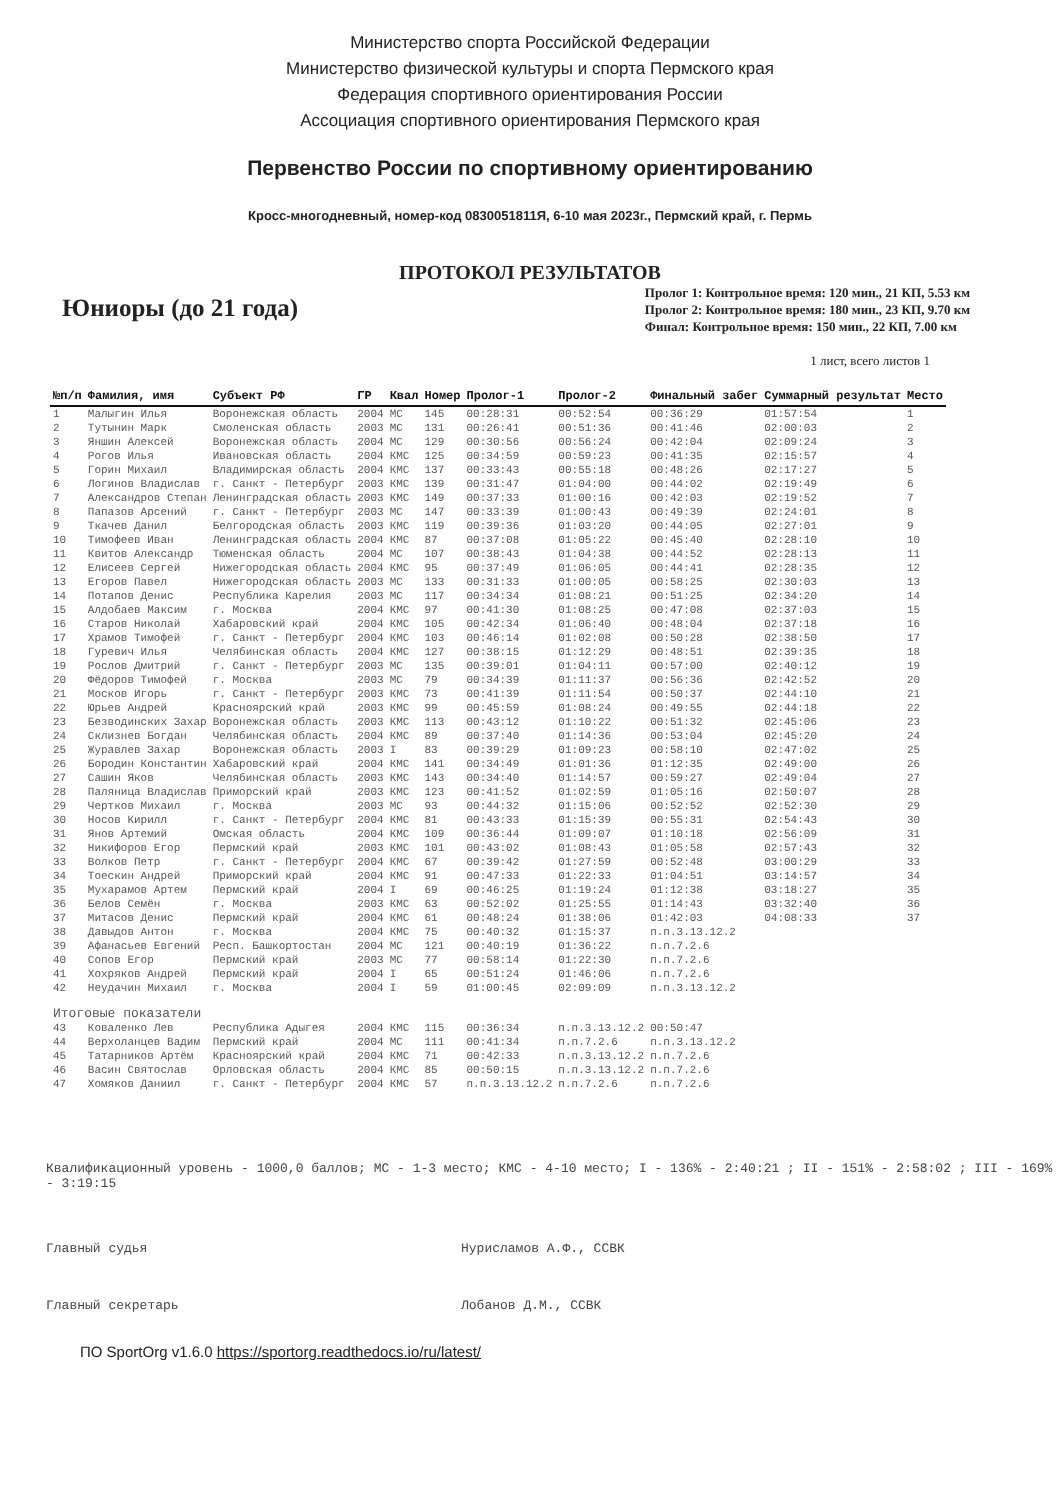Министерство спорта Российской Федерации
Министерство физической культуры и спорта Пермского края
Федерация спортивного ориентирования России
Ассоциация спортивного ориентирования Пермского края
Первенство России по спортивному ориентированию
Кросс-многодневный, номер-код 0830051811Я, 6-10 мая 2023г., Пермский край, г. Пермь
ПРОТОКОЛ РЕЗУЛЬТАТОВ
Юниоры (до 21 года)
Пролог 1: Контрольное время: 120 мин., 21 КП, 5.53 км
Пролог 2: Контрольное время: 180 мин., 23 КП, 9.70 км
Финал: Контрольное время: 150 мин., 22 КП, 7.00 км
1 лист, всего листов 1
| №п/п | Фамилия, имя | Субъект РФ | ГР | Квал | Номер | Пролог-1 | Пролог-2 | Финальный забег | Суммарный результат | Место |
| --- | --- | --- | --- | --- | --- | --- | --- | --- | --- | --- |
| 1 | Малыгин Илья | Воронежская область | 2004 | МС | 145 | 00:28:31 | 00:52:54 | 00:36:29 | 01:57:54 | 1 |
| 2 | Тутынин Марк | Смоленская область | 2003 | МС | 131 | 00:26:41 | 00:51:36 | 00:41:46 | 02:00:03 | 2 |
| 3 | Яншин Алексей | Воронежская область | 2004 | МС | 129 | 00:30:56 | 00:56:24 | 00:42:04 | 02:09:24 | 3 |
| 4 | Рогов Илья | Ивановская область | 2004 | КМС | 125 | 00:34:59 | 00:59:23 | 00:41:35 | 02:15:57 | 4 |
| 5 | Горин Михаил | Владимирская область | 2004 | КМС | 137 | 00:33:43 | 00:55:18 | 00:48:26 | 02:17:27 | 5 |
| 6 | Логинов Владислав | г. Санкт - Петербург | 2003 | КМС | 139 | 00:31:47 | 01:04:00 | 00:44:02 | 02:19:49 | 6 |
| 7 | Александров Степан | Ленинградская область | 2003 | КМС | 149 | 00:37:33 | 01:00:16 | 00:42:03 | 02:19:52 | 7 |
| 8 | Папазов Арсений | г. Санкт - Петербург | 2003 | МС | 147 | 00:33:39 | 01:00:43 | 00:49:39 | 02:24:01 | 8 |
| 9 | Ткачев Данил | Белгородская область | 2003 | КМС | 119 | 00:39:36 | 01:03:20 | 00:44:05 | 02:27:01 | 9 |
| 10 | Тимофеев Иван | Ленинградская область | 2004 | КМС | 87 | 00:37:08 | 01:05:22 | 00:45:40 | 02:28:10 | 10 |
| 11 | Квитов Александр | Тюменская область | 2004 | МС | 107 | 00:38:43 | 01:04:38 | 00:44:52 | 02:28:13 | 11 |
| 12 | Елисеев Сергей | Нижегородская область | 2004 | КМС | 95 | 00:37:49 | 01:06:05 | 00:44:41 | 02:28:35 | 12 |
| 13 | Егоров Павел | Нижегородская область | 2003 | МС | 133 | 00:31:33 | 01:00:05 | 00:58:25 | 02:30:03 | 13 |
| 14 | Потапов Денис | Республика Карелия | 2003 | МС | 117 | 00:34:34 | 01:08:21 | 00:51:25 | 02:34:20 | 14 |
| 15 | Алдобаев Максим | г. Москва | 2004 | КМС | 97 | 00:41:30 | 01:08:25 | 00:47:08 | 02:37:03 | 15 |
| 16 | Старов Николай | Хабаровский край | 2004 | КМС | 105 | 00:42:34 | 01:06:40 | 00:48:04 | 02:37:18 | 16 |
| 17 | Храмов Тимофей | г. Санкт - Петербург | 2004 | КМС | 103 | 00:46:14 | 01:02:08 | 00:50:28 | 02:38:50 | 17 |
| 18 | Гуревич Илья | Челябинская область | 2004 | КМС | 127 | 00:38:15 | 01:12:29 | 00:48:51 | 02:39:35 | 18 |
| 19 | Рослов Дмитрий | г. Санкт - Петербург | 2003 | МС | 135 | 00:39:01 | 01:04:11 | 00:57:00 | 02:40:12 | 19 |
| 20 | Фёдоров Тимофей | г. Москва | 2003 | МС | 79 | 00:34:39 | 01:11:37 | 00:56:36 | 02:42:52 | 20 |
| 21 | Москов Игорь | г. Санкт - Петербург | 2003 | КМС | 73 | 00:41:39 | 01:11:54 | 00:50:37 | 02:44:10 | 21 |
| 22 | Юрьев Андрей | Красноярский край | 2003 | КМС | 99 | 00:45:59 | 01:08:24 | 00:49:55 | 02:44:18 | 22 |
| 23 | Безводинских Захар | Воронежская область | 2003 | КМС | 113 | 00:43:12 | 01:10:22 | 00:51:32 | 02:45:06 | 23 |
| 24 | Склизнев Богдан | Челябинская область | 2004 | КМС | 89 | 00:37:40 | 01:14:36 | 00:53:04 | 02:45:20 | 24 |
| 25 | Журавлев Захар | Воронежская область | 2003 | I | 83 | 00:39:29 | 01:09:23 | 00:58:10 | 02:47:02 | 25 |
| 26 | Бородин Константин | Хабаровский край | 2004 | КМС | 141 | 00:34:49 | 01:01:36 | 01:12:35 | 02:49:00 | 26 |
| 27 | Сашин Яков | Челябинская область | 2003 | КМС | 143 | 00:34:40 | 01:14:57 | 00:59:27 | 02:49:04 | 27 |
| 28 | Паляница Владислав | Приморский край | 2003 | КМС | 123 | 00:41:52 | 01:02:59 | 01:05:16 | 02:50:07 | 28 |
| 29 | Чертков Михаил | г. Москва | 2003 | МС | 93 | 00:44:32 | 01:15:06 | 00:52:52 | 02:52:30 | 29 |
| 30 | Носов Кирилл | г. Санкт - Петербург | 2004 | КМС | 81 | 00:43:33 | 01:15:39 | 00:55:31 | 02:54:43 | 30 |
| 31 | Янов Артемий | Омская область | 2004 | КМС | 109 | 00:36:44 | 01:09:07 | 01:10:18 | 02:56:09 | 31 |
| 32 | Никифоров Егор | Пермский край | 2003 | КМС | 101 | 00:43:02 | 01:08:43 | 01:05:58 | 02:57:43 | 32 |
| 33 | Волков Петр | г. Санкт - Петербург | 2004 | КМС | 67 | 00:39:42 | 01:27:59 | 00:52:48 | 03:00:29 | 33 |
| 34 | Тоескин Андрей | Приморский край | 2004 | КМС | 91 | 00:47:33 | 01:22:33 | 01:04:51 | 03:14:57 | 34 |
| 35 | Мухарамов Артем | Пермский край | 2004 | I | 69 | 00:46:25 | 01:19:24 | 01:12:38 | 03:18:27 | 35 |
| 36 | Белов Семён | г. Москва | 2003 | КМС | 63 | 00:52:02 | 01:25:55 | 01:14:43 | 03:32:40 | 36 |
| 37 | Митасов Денис | Пермский край | 2004 | КМС | 61 | 00:48:24 | 01:38:06 | 01:42:03 | 04:08:33 | 37 |
| 38 | Давыдов Антон | г. Москва | 2004 | КМС | 75 | 00:40:32 | 01:15:37 | п.п.3.13.12.2 | | |
| 39 | Афанасьев Евгений | Респ. Башкортостан | 2004 | МС | 121 | 00:40:19 | 01:36:22 | п.п.7.2.6 | | |
| 40 | Сопов Егор | Пермский край | 2003 | МС | 77 | 00:58:14 | 01:22:30 | п.п.7.2.6 | | |
| 41 | Хохряков Андрей | Пермский край | 2004 | I | 65 | 00:51:24 | 01:46:06 | п.п.7.2.6 | | |
| 42 | Неудачин Михаил | г. Москва | 2004 | I | 59 | 01:00:45 | 02:09:09 | п.п.3.13.12.2 | | |
| Итоговые показатели | | | | | | | | | | |
| 43 | Коваленко Лев | Республика Адыгея | 2004 | КМС | 115 | 00:36:34 | п.п.3.13.12.2 | 00:50:47 | | |
| 44 | Верхоланцев Вадим | Пермский край | 2004 | МС | 111 | 00:41:34 | п.п.7.2.6 | п.п.3.13.12.2 | | |
| 45 | Татарников Артём | Красноярский край | 2004 | КМС | 71 | 00:42:33 | п.п.3.13.12.2 | п.п.7.2.6 | | |
| 46 | Васин Святослав | Орловская область | 2004 | КМС | 85 | 00:50:15 | п.п.3.13.12.2 | п.п.7.2.6 | | |
| 47 | Хомяков Даниил | г. Санкт - Петербург | 2004 | КМС | 57 | п.п.3.13.12.2 | п.п.7.2.6 | п.п.7.2.6 | | |
Квалификационный уровень - 1000,0 баллов; МС - 1-3 место; КМС - 4-10 место; I - 136% - 2:40:21 ; II - 151% - 2:58:02 ; III - 169% - 3:19:15
Главный судья Нурисламов А.Ф., ССВК
Главный секретарь Лобанов Д.М., ССВК
ПО SportOrg v1.6.0 https://sportorg.readthedocs.io/ru/latest/